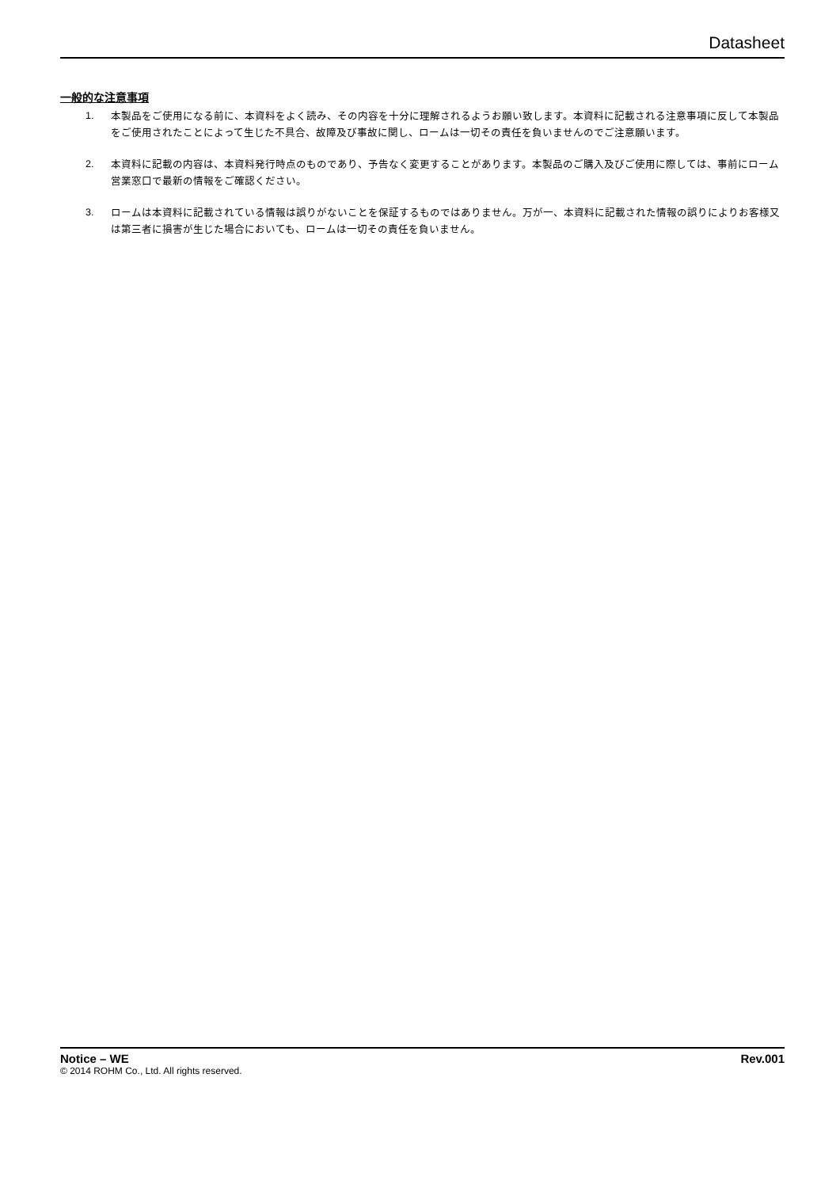Datasheet
一般的な注意事項
1. 本製品をご使用になる前に、本資料をよく読み、その内容を十分に理解されるようお願い致します。本資料に記載される注意事項に反して本製品をご使用されたことによって生じた不具合、故障及び事故に関し、ロームは一切その責任を負いませんのでご注意願います。
2. 本資料に記載の内容は、本資料発行時点のものであり、予告なく変更することがあります。本製品のご購入及びご使用に際しては、事前にローム営業窓口で最新の情報をご確認ください。
3. ロームは本資料に記載されている情報は誤りがないことを保証するものではありません。万が一、本資料に記載された情報の誤りによりお客様又は第三者に損害が生じた場合においても、ロームは一切その責任を負いません。
Notice – WE Rev.001
© 2014 ROHM Co., Ltd. All rights reserved.